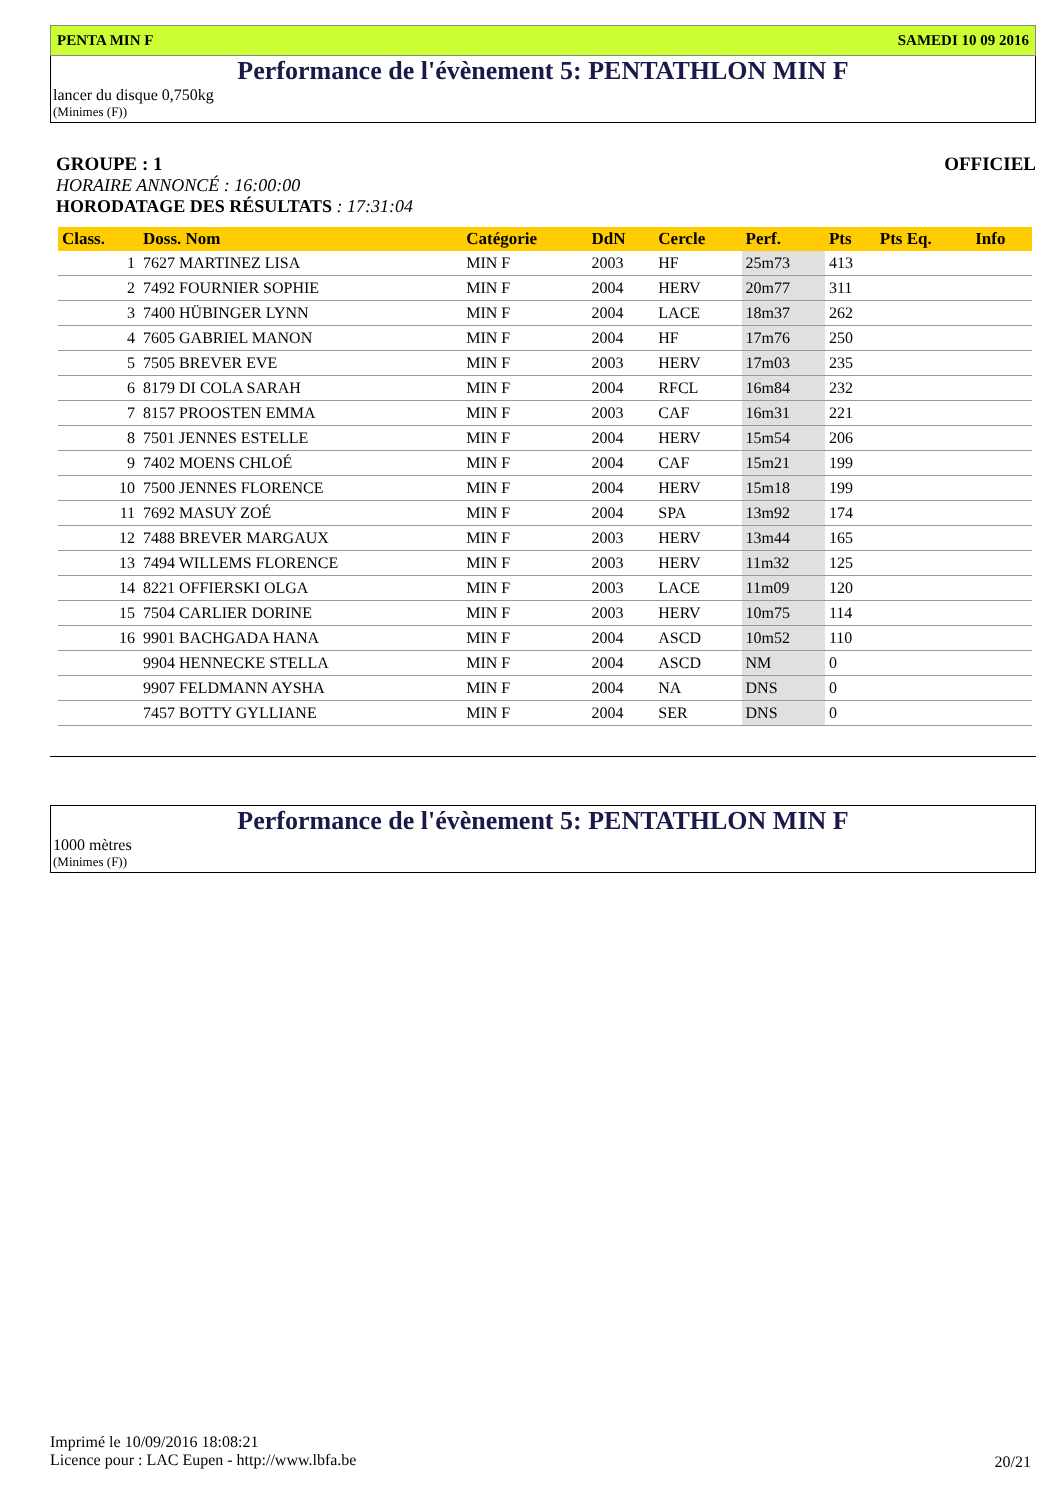PENTA MIN F SAMEDI 10 09 2016
Performance de l'évènement 5: PENTATHLON MIN F
lancer du disque 0,750kg
(Minimes (F))
GROUPE : 1 OFFICIEL
HORAIRE ANNONCÉ : 16:00:00
HORODATAGE DES RÉSULTATS : 17:31:04
| Class. | Doss. Nom | Catégorie | DdN | Cercle | Perf. | Pts | Pts Eq. | Info |
| --- | --- | --- | --- | --- | --- | --- | --- | --- |
| 1 | 7627 MARTINEZ LISA | MIN F | 2003 | HF | 25m73 | 413 | | |
| 2 | 7492 FOURNIER SOPHIE | MIN F | 2004 | HERV | 20m77 | 311 | | |
| 3 | 7400 HÜBINGER LYNN | MIN F | 2004 | LACE | 18m37 | 262 | | |
| 4 | 7605 GABRIEL MANON | MIN F | 2004 | HF | 17m76 | 250 | | |
| 5 | 7505 BREVER EVE | MIN F | 2003 | HERV | 17m03 | 235 | | |
| 6 | 8179 DI COLA SARAH | MIN F | 2004 | RFCL | 16m84 | 232 | | |
| 7 | 8157 PROOSTEN EMMA | MIN F | 2003 | CAF | 16m31 | 221 | | |
| 8 | 7501 JENNES ESTELLE | MIN F | 2004 | HERV | 15m54 | 206 | | |
| 9 | 7402 MOENS CHLOÉ | MIN F | 2004 | CAF | 15m21 | 199 | | |
| 10 | 7500 JENNES FLORENCE | MIN F | 2004 | HERV | 15m18 | 199 | | |
| 11 | 7692 MASUY ZOÉ | MIN F | 2004 | SPA | 13m92 | 174 | | |
| 12 | 7488 BREVER MARGAUX | MIN F | 2003 | HERV | 13m44 | 165 | | |
| 13 | 7494 WILLEMS FLORENCE | MIN F | 2003 | HERV | 11m32 | 125 | | |
| 14 | 8221 OFFIERSKI OLGA | MIN F | 2003 | LACE | 11m09 | 120 | | |
| 15 | 7504 CARLIER DORINE | MIN F | 2003 | HERV | 10m75 | 114 | | |
| 16 | 9901 BACHGADA HANA | MIN F | 2004 | ASCD | 10m52 | 110 | | |
| | 9904 HENNECKE STELLA | MIN F | 2004 | ASCD | NM | 0 | | |
| | 9907 FELDMANN AYSHA | MIN F | 2004 | NA | DNS | 0 | | |
| | 7457 BOTTY GYLLIANE | MIN F | 2004 | SER | DNS | 0 | | |
Performance de l'évènement 5: PENTATHLON MIN F
1000 mètres
(Minimes (F))
Imprimé le 10/09/2016 18:08:21
Licence pour : LAC Eupen - http://www.lbfa.be
20/21